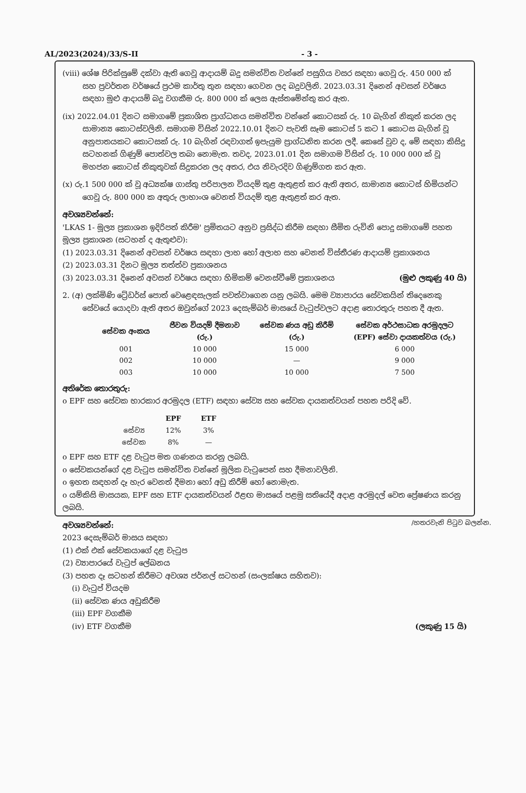AL/2023(2024)/33/S-II - 3 -
(viii) ශේෂ පිරික්සුමේ දක්වා ඇති ගෙවූ ආදායම් බදු සමන්විත වන්නේ පසුගිය වසර සඳහා ගෙවූ රු. 450 000 ක් සහ ප්‍රවර්තන වර්ෂයේ ප්‍රථම කාර්තු තුන සඳහා ගෙවන ලද බදුවලිනි. 2023.03.31 දිනෙන් අවසන් වර්ෂය සඳහා මුළු ආදායම් බදු වගකීම රු. 800 000 ක් ලෙස ඇස්තමේන්තු කර ඇත.
(ix) 2022.04.01 දිනට සමාගමේ ප්‍රකාශිත ප්‍රාග්ධනය සමන්විත වන්නේ කොටසක් රු. 10 බැගින් නිකුත් කරන ලද සාමාන්‍ය කොටස්වලිනි. සමාගම විසින් 2022.10.01 දිනට පැවති සෑම කොටස් 5 කට 1 කොටස බැගින් වූ අනුපාතයකට කොටසක් රු. 10 බැගින් රඳවාගත් ඉපැයුම ප්‍රාග්ධනිත කරන ලදී. කෙසේ වුව ද, මේ සඳහා කිසිදු සටහනක් ගිණුම් පොත්වල තබා නොමැත. තවද, 2023.01.01 දින සමාගම විසින් රු. 10 000 000 ක් වූ මහජන කොටස් නිකුතුවක් සිදුකරන ලද අතර, එය නිවැරදිව ගිණුම්ගත කර ඇත.
(x) රු.1 500 000 ක් වූ අධ්‍යක්ෂ ගාස්තු පරිපාලන වියදම් තුළ ඇතුළත් කර ඇති අතර, සාමාන්‍ය කොටස් හිමියන්ට ගෙවූ රු. 800 000 ක අතුරු ලාභාංශ වෙනත් වියදම් තුළ ඇතුළත් කර ඇත.
අවශ්‍යවන්නේ:
'LKAS 1- මූල්‍ය ප්‍රකාශන ඉදිරිපත් කිරීම' ප්‍රමිතයට අනුව ප්‍රසිද්ධ කිරීම සඳහා සීමිත රුවිනි පොදු සමාගමේ පහත මූල්‍ය ප්‍රකාශන (සටහන් ද ඇතුළුව):
(1) 2023.03.31 දිනෙන් අවසන් වර්ෂය සඳහා ලාභ හෝ අලාභ සහ වෙනත් විස්තීරණ ආදායම් ප්‍රකාශනය
(2) 2023.03.31 දිනට මූල්‍ය තත්ත්ව ප්‍රකාශනය
(3) 2023.03.31 දිනෙන් අවසන් වර්ෂය සඳහා හිමිකම් වෙනස්වීමේ ප්‍රකාශනය (මුළු ලකුණු 40 යි)
2. (අ) ලක්මිණි ට්‍රේඩර්ස් පොත් වෙළෙඳසැලක් පවත්වාගෙන යනු ලබයි. මෙම ව්‍යාපාරය සේවකයින් තිදෙනෙකු සේවයේ යොදවා ඇති අතර ඔවුන්ගේ 2023 දෙසැම්බර් මාසයේ වැටුප්වලට අදාළ තොරතුරු පහත දී ඇත.
| සේවක අංකය | ජීවන වියදම් දීමනාව (රු.) | සේවක ණය අඩු කිරීම් (රු.) | සේවක අර්ථසාධක අරමුදලට (EPF) සේවා දායකත්වය (රු.) |
| --- | --- | --- | --- |
| 001 | 10 000 | 15 000 | 6 000 |
| 002 | 10 000 | — | 9 000 |
| 003 | 10 000 | 10 000 | 7 500 |
අතිරේක තොරතුරු:
o EPF සහ සේවක භාරකාර අරමුදල (ETF) සඳහා සේව්‍ය සහ සේවක දායකත්වයන් පහත පරිදි වේ.
| | EPF | ETF |
| --- | --- | --- |
| සේව්‍ය | 12% | 3% |
| සේවක | 8% | — |
o EPF සහ ETF දළ වැටුප මත ගණනය කරනු ලබයි.
o සේවකයන්ගේ දළ වැටුප සමන්විත වන්නේ මූලික වැටුපෙන් සහ දීමනාවලිනි.
o ඉහත සඳහන් දෑ හැර වෙනත් දීමනා හෝ අඩු කිරීම් හෝ නොමැත.
o යම්කිසි මාසයක, EPF සහ ETF දායකත්වයන් ඊළඟ මාසයේ පළමු සතියේදී අදාළ අරමුදල් වෙත ප්‍රේෂණය කරනු ලබයි.
අවශ්‍යවන්නේ:
2023 දෙසැම්බර් මාසය සඳහා
(1) එක් එක් සේවකයාගේ දළ වැටුප
(2) ව්‍යාපාරයේ වැටුප් ලේඛනය
(3) පහත දෑ සටහන් කිරීමට අවශ්‍ය ජර්නල් සටහන් (සංලක්ෂය සහිතව):
(i) වැටුප් වියදම
(ii) සේවක ණය අඩුකිරීම
(iii) EPF වගකීම
(iv) ETF වගකීම (ලකුණු 15 යි)
/හතරවැනි පිටුව බලන්න.